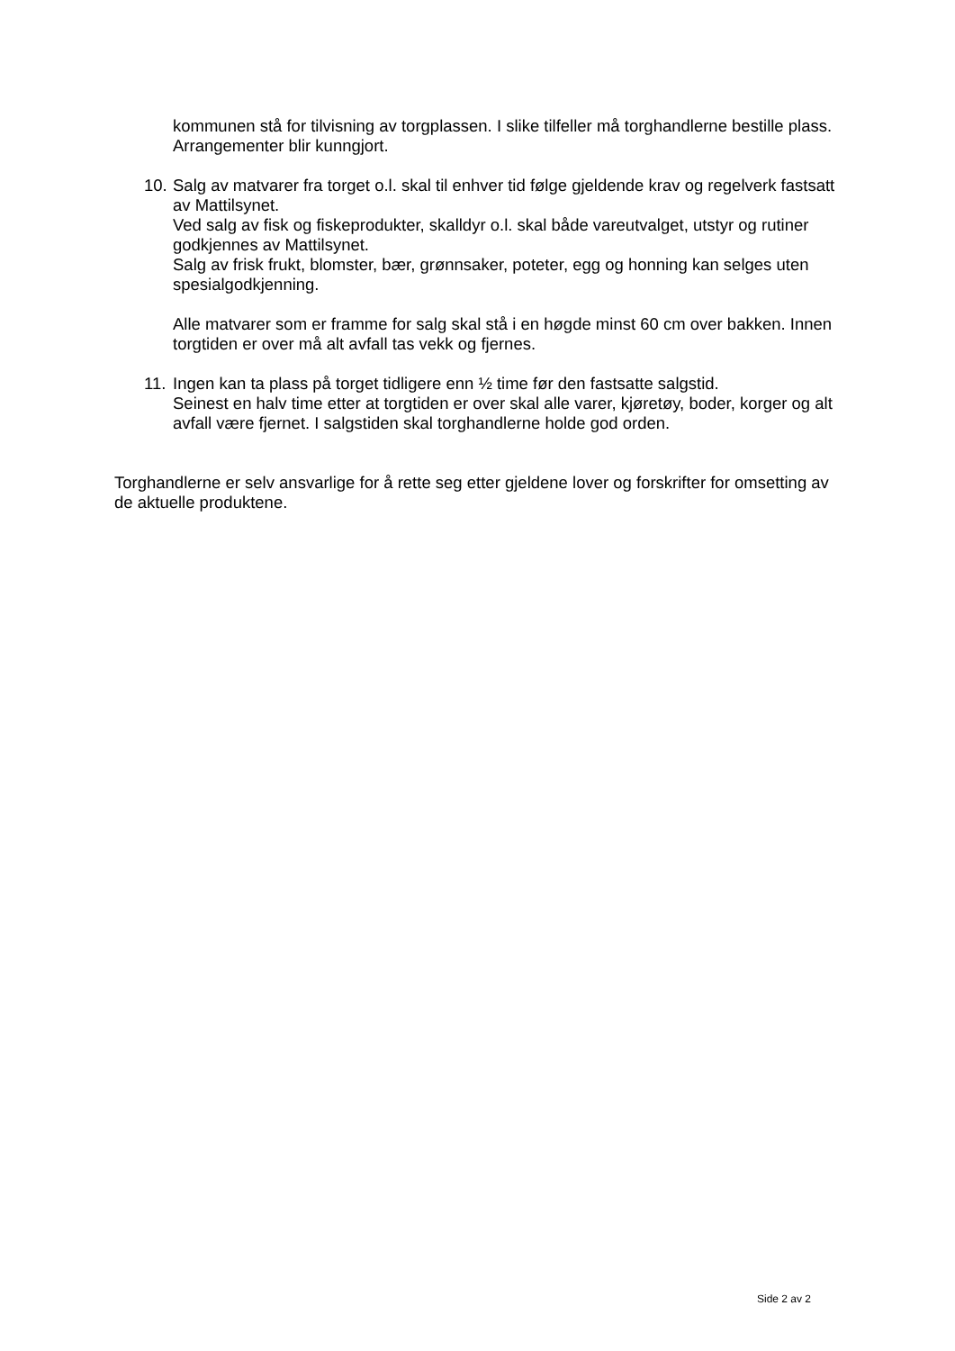kommunen stå for tilvisning av torgplassen. I slike tilfeller må torghandlerne bestille plass. Arrangementer blir kunngjort.
10. Salg av matvarer fra torget o.l. skal til enhver tid følge gjeldende krav og regelverk fastsatt av Mattilsynet.
Ved salg av fisk og fiskeprodukter, skalldyr o.l. skal både vareutvalget, utstyr og rutiner godkjennes av Mattilsynet.
Salg av frisk frukt, blomster, bær, grønnsaker, poteter, egg og honning kan selges uten spesialgodkjenning.
Alle matvarer som er framme for salg skal stå i en høgde minst 60 cm over bakken. Innen torgtiden er over må alt avfall tas vekk og fjernes.
11. Ingen kan ta plass på torget tidligere enn ½ time før den fastsatte salgstid.
Seinest en halv time etter at torgtiden er over skal alle varer, kjøretøy, boder, korger og alt avfall være fjernet. I salgstiden skal torghandlerne holde god orden.
Torghandlerne er selv ansvarlige for å rette seg etter gjeldene lover og forskrifter for omsetting av de aktuelle produktene.
Side 2 av 2